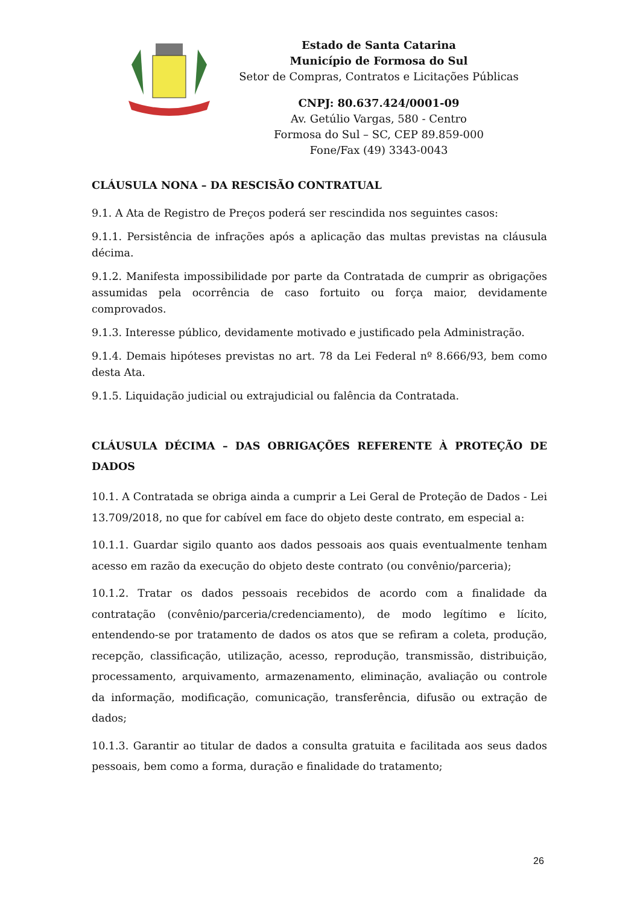Estado de Santa Catarina
Município de Formosa do Sul
Setor de Compras, Contratos e Licitações Públicas
CNPJ: 80.637.424/0001-09
Av. Getúlio Vargas, 580 - Centro
Formosa do Sul – SC, CEP 89.859-000
Fone/Fax (49) 3343-0043
CLÁUSULA NONA – DA RESCISÃO CONTRATUAL
9.1. A Ata de Registro de Preços poderá ser rescindida nos seguintes casos:
9.1.1. Persistência de infrações após a aplicação das multas previstas na cláusula décima.
9.1.2. Manifesta impossibilidade por parte da Contratada de cumprir as obrigações assumidas pela ocorrência de caso fortuito ou força maior, devidamente comprovados.
9.1.3. Interesse público, devidamente motivado e justificado pela Administração.
9.1.4. Demais hipóteses previstas no art. 78 da Lei Federal nº 8.666/93, bem como desta Ata.
9.1.5. Liquidação judicial ou extrajudicial ou falência da Contratada.
CLÁUSULA DÉCIMA – DAS OBRIGAÇÕES REFERENTE À PROTEÇÃO DE DADOS
10.1. A Contratada se obriga ainda a cumprir a Lei Geral de Proteção de Dados - Lei 13.709/2018, no que for cabível em face do objeto deste contrato, em especial a:
10.1.1. Guardar sigilo quanto aos dados pessoais aos quais eventualmente tenham acesso em razão da execução do objeto deste contrato (ou convênio/parceria);
10.1.2. Tratar os dados pessoais recebidos de acordo com a finalidade da contratação (convênio/parceria/credenciamento), de modo legítimo e lícito, entendendo-se por tratamento de dados os atos que se refiram a coleta, produção, recepção, classificação, utilização, acesso, reprodução, transmissão, distribuição, processamento, arquivamento, armazenamento, eliminação, avaliação ou controle da informação, modificação, comunicação, transferência, difusão ou extração de dados;
10.1.3. Garantir ao titular de dados a consulta gratuita e facilitada aos seus dados pessoais, bem como a forma, duração e finalidade do tratamento;
26